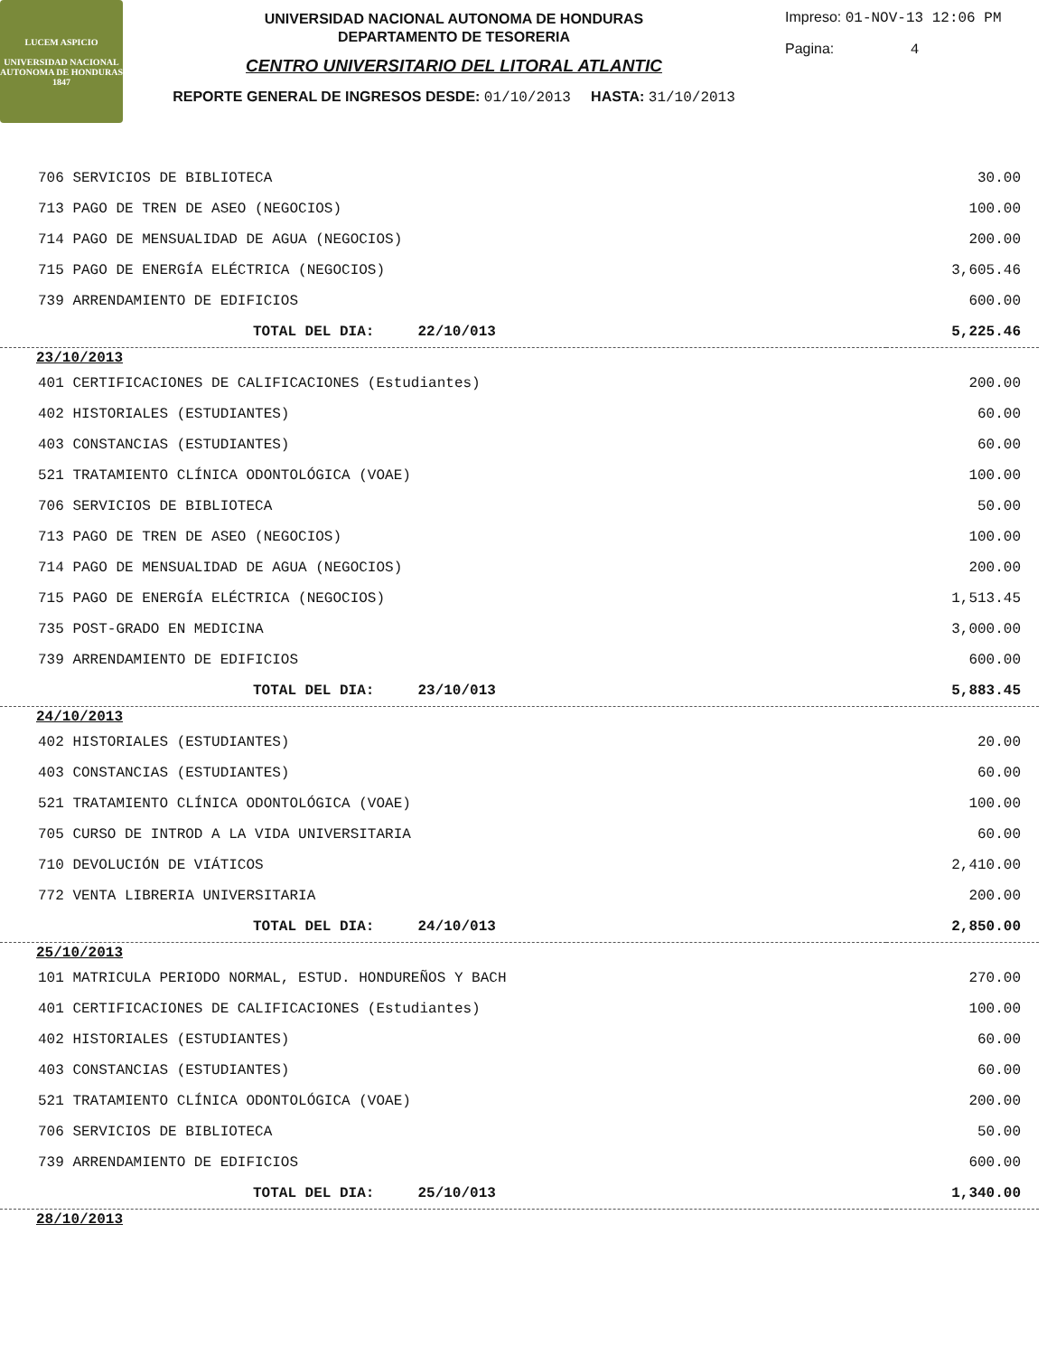LUCEM ASPICIO
UNIVERSIDAD NACIONAL AUTONOMA DE HONDURAS
1847
UNIVERSIDAD NACIONAL AUTONOMA DE HONDURAS
DEPARTAMENTO DE TESORERIA
CENTRO UNIVERSITARIO DEL LITORAL ATLANTIC
REPORTE GENERAL DE INGRESOS DESDE: 01/10/2013 HASTA: 31/10/2013
Impreso: 01-NOV-13 12:06 PM
Pagina: 4
| 706 SERVICIOS DE BIBLIOTECA | 30.00 |
| 713 PAGO DE TREN DE ASEO (NEGOCIOS) | 100.00 |
| 714 PAGO DE MENSUALIDAD DE AGUA (NEGOCIOS) | 200.00 |
| 715 PAGO DE ENERGÍA ELÉCTRICA (NEGOCIOS) | 3,605.46 |
| 739 ARRENDAMIENTO DE EDIFICIOS | 600.00 |
| TOTAL DEL DIA: 22/10/013 | 5,225.46 |
| 23/10/2013 | |
| 401 CERTIFICACIONES DE CALIFICACIONES (Estudiantes) | 200.00 |
| 402 HISTORIALES (ESTUDIANTES) | 60.00 |
| 403 CONSTANCIAS (ESTUDIANTES) | 60.00 |
| 521 TRATAMIENTO CLÍNICA ODONTOLÓGICA (VOAE) | 100.00 |
| 706 SERVICIOS DE BIBLIOTECA | 50.00 |
| 713 PAGO DE TREN DE ASEO (NEGOCIOS) | 100.00 |
| 714 PAGO DE MENSUALIDAD DE AGUA (NEGOCIOS) | 200.00 |
| 715 PAGO DE ENERGÍA ELÉCTRICA (NEGOCIOS) | 1,513.45 |
| 735 POST-GRADO EN MEDICINA | 3,000.00 |
| 739 ARRENDAMIENTO DE EDIFICIOS | 600.00 |
| TOTAL DEL DIA: 23/10/013 | 5,883.45 |
| 24/10/2013 | |
| 402 HISTORIALES (ESTUDIANTES) | 20.00 |
| 403 CONSTANCIAS (ESTUDIANTES) | 60.00 |
| 521 TRATAMIENTO CLÍNICA ODONTOLÓGICA (VOAE) | 100.00 |
| 705 CURSO DE INTROD A LA VIDA UNIVERSITARIA | 60.00 |
| 710 DEVOLUCIÓN DE VIÁTICOS | 2,410.00 |
| 772 VENTA LIBRERIA UNIVERSITARIA | 200.00 |
| TOTAL DEL DIA: 24/10/013 | 2,850.00 |
| 25/10/2013 | |
| 101 MATRICULA PERIODO NORMAL, ESTUD. HONDUREÑOS Y BACH | 270.00 |
| 401 CERTIFICACIONES DE CALIFICACIONES (Estudiantes) | 100.00 |
| 402 HISTORIALES (ESTUDIANTES) | 60.00 |
| 403 CONSTANCIAS (ESTUDIANTES) | 60.00 |
| 521 TRATAMIENTO CLÍNICA ODONTOLÓGICA (VOAE) | 200.00 |
| 706 SERVICIOS DE BIBLIOTECA | 50.00 |
| 739 ARRENDAMIENTO DE EDIFICIOS | 600.00 |
| TOTAL DEL DIA: 25/10/013 | 1,340.00 |
| 28/10/2013 | |